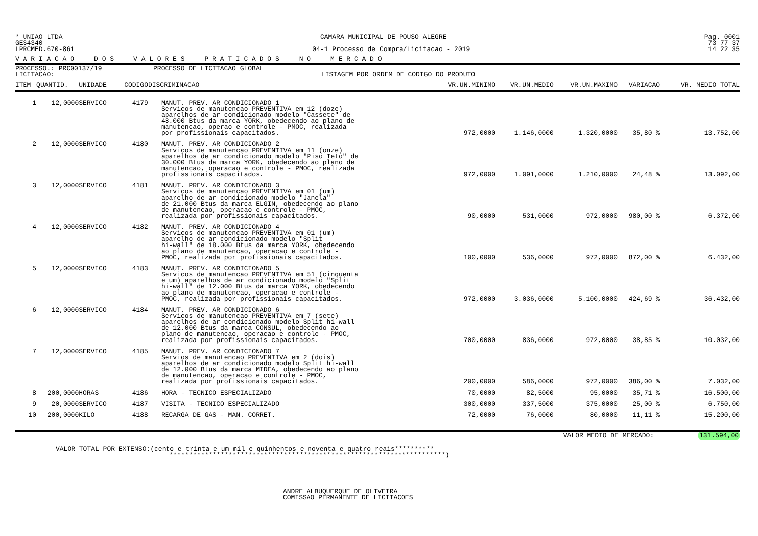* UNIAO LTDA CAMARA MUNICIPAL DE POUSO ALEGRE Pag. 0001
GES4340 73 77 37
LPRCMED.670-861 04-1 Processo de Compra/Licitacao - 2019 14 22 35
V A R I A C A O D O S V A L O R E S P R A T I C A D O S N O M E R C A D O
PROCESSO.: PRC00137/19 PROCESSO DE LICITACAO GLOBAL
LICITACAO: LISTAGEM POR ORDEM DE CODIGO DO PRODUTO
| ITEM | QUANTID. | UNIDADE | CODIGO | DISCRIMINACAO | VR.UN.MINIMO | VR.UN.MEDIO | VR.UN.MAXIMO | VARIACAO | VR. MEDIO TOTAL |
| --- | --- | --- | --- | --- | --- | --- | --- | --- | --- |
| 1 | 12,0000 | SERVICO | 4179 | MANUT. PREV. AR CONDICIONADO 1 Servicos de manutencao PREVENTIVA em 12 (doze) aparelhos de ar condicionado modelo "Cassete" de 48.000 Btus da marca YORK, obedecendo ao plano de manutencao, operao e controle - PMOC, realizada por profissionais capacitados. | 972,0000 | 1.146,0000 | 1.320,0000 | 35,80 % | 13.752,00 |
| 2 | 12,0000 | SERVICO | 4180 | MANUT. PREV. AR CONDICIONADO 2 Servicos de manutencao PREVENTIVA em 11 (onze) aparelhos de ar condicionado modelo "Piso Teto" de 30.000 Btus da marca YORK, obedecendo ao plano de manutencao, operacao e controle - PMOC, realizada profissionais capacitados. | 972,0000 | 1.091,0000 | 1.210,0000 | 24,48 % | 13.092,00 |
| 3 | 12,0000 | SERVICO | 4181 | MANUT. PREV. AR CONDICIONADO 3 Servicos de manutencao PREVENTIVA em 01 (um) aparelho de ar condicionado modelo "Janela" de 21.000 Btus da marca ELGIN, obedecendo ao plano de manutencao, operacao e controle - PMOC, realizada por profissionais capacitados. | 90,0000 | 531,0000 | 972,0000 | 980,00 % | 6.372,00 |
| 4 | 12,0000 | SERVICO | 4182 | MANUT. PREV. AR CONDICIONADO 4 Servicos de manutencao PREVENTIVA em 01 (um) aparelho de ar condicionado modelo "Split hi-wall" de 18.000 Btus da marca YORK, obedecendo ao plano de manutencao, operacao e controle - PMOC, realizada por profissionais capacitados. | 100,0000 | 536,0000 | 972,0000 | 872,00 % | 6.432,00 |
| 5 | 12,0000 | SERVICO | 4183 | MANUT. PREV. AR CONDICIONADO 5 Servicos de manutencao PREVENTIVA em 51 (cinquenta e um) aparelhos de ar condicionado modelo "Split hi-wall" de 12.000 Btus da marca YORK, obedecendo ao plano de manutencao, operacao e controle - PMOC, realizada por profissionais capacitados. | 972,0000 | 3.036,0000 | 5.100,0000 | 424,69 % | 36.432,00 |
| 6 | 12,0000 | SERVICO | 4184 | MANUT. PREV. AR CONDICIONADO 6 Servicos de manutencao PREVENTIVA em 7 (sete) aparelhos de ar condicionado modelo Split hi-wall de 12.000 Btus da marca CONSUL, obedecendo ao plano de manutencao, operacao e controle - PMOC, realizada por profissionais capacitados. | 700,0000 | 836,0000 | 972,0000 | 38,85 % | 10.032,00 |
| 7 | 12,0000 | SERVICO | 4185 | MANUT. PREV. AR CONDICIONADO 7 Servios de manutencao PREVENTIVA em 2 (dois) aparelhos de ar condicionado modelo Split hi-wall de 12.000 Btus da marca MIDEA, obedecendo ao plano de manutencao, operacao e controle - PMOC, realizada por profissionais capacitados. | 200,0000 | 586,0000 | 972,0000 | 386,00 % | 7.032,00 |
| 8 | 200,0000 | HORAS | 4186 | HORA - TECNICO ESPECIALIZADO | 70,0000 | 82,5000 | 95,0000 | 35,71 % | 16.500,00 |
| 9 | 20,0000 | SERVICO | 4187 | VISITA - TECNICO ESPECIALIZADO | 300,0000 | 337,5000 | 375,0000 | 25,00 % | 6.750,00 |
| 10 | 200,0000 | KILO | 4188 | RECARGA DE GAS - MAN. CORRET. | 72,0000 | 76,0000 | 80,0000 | 11,11 % | 15.200,00 |
VALOR MEDIO DE MERCADO: 131.594,00
VALOR TOTAL POR EXTENSO:(cento e trinta e um mil e quinhentos e noventa e quatro reais**********
**********************************************************************)
ANDRE ALBUQUERQUE DE OLIVEIRA
COMISSAO PERMANENTE DE LICITACOES